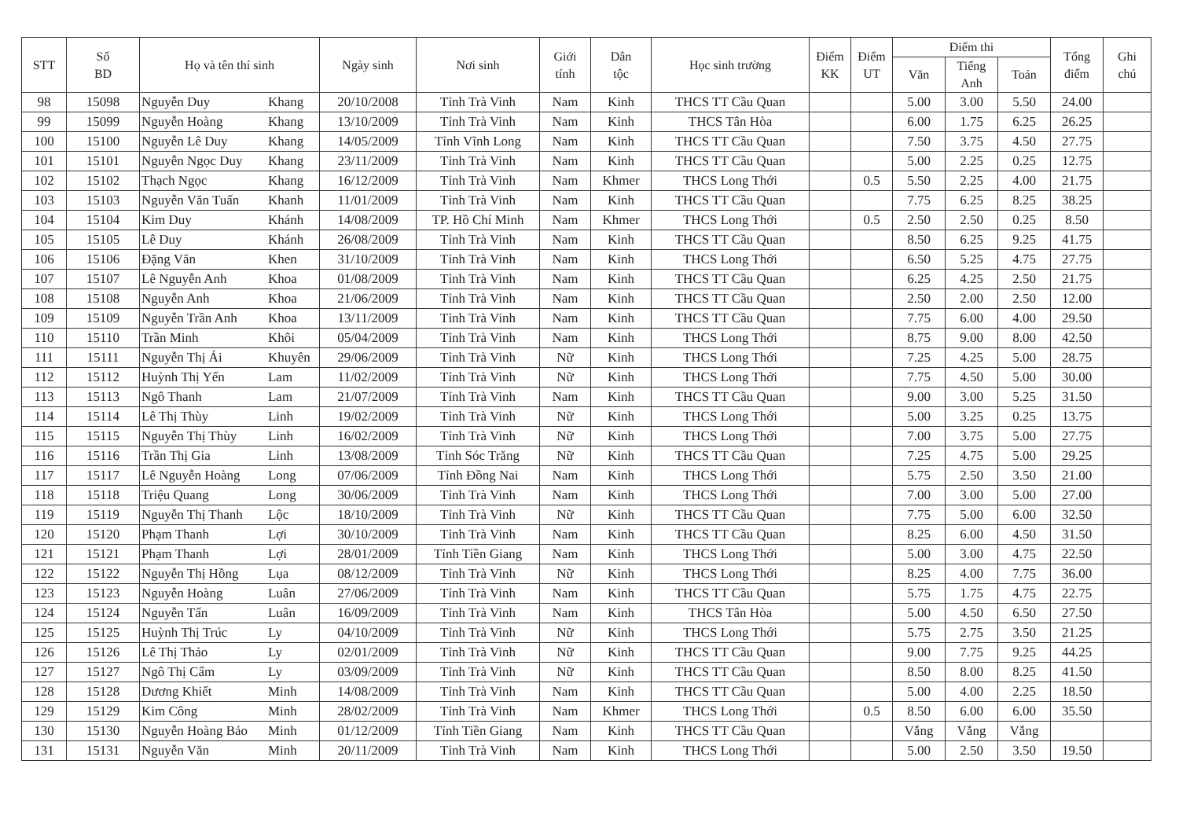| STT | Số BD | Họ và tên thí sinh | | Ngày sinh | Nơi sinh | Giới tính | Dân tộc | Học sinh trường | Điểm KK | Điểm UT | Điểm thi | | | Tổng điểm | Ghi chú |
| --- | --- | --- | --- | --- | --- | --- | --- | --- | --- | --- | --- | --- | --- | --- | --- |
| | | | | | | | | | | | Văn | Tiếng Anh | Toán | | |
| 98 | 15098 | Nguyễn Duy | Khang | 20/10/2008 | Tỉnh Trà Vinh | Nam | Kinh | THCS TT Cầu Quan | | | 5.00 | 3.00 | 5.50 | 24.00 | |
| 99 | 15099 | Nguyễn Hoàng | Khang | 13/10/2009 | Tỉnh Trà Vinh | Nam | Kinh | THCS Tân Hòa | | | 6.00 | 1.75 | 6.25 | 26.25 | |
| 100 | 15100 | Nguyễn Lê Duy | Khang | 14/05/2009 | Tỉnh Vĩnh Long | Nam | Kinh | THCS TT Cầu Quan | | | 7.50 | 3.75 | 4.50 | 27.75 | |
| 101 | 15101 | Nguyễn Ngọc Duy | Khang | 23/11/2009 | Tỉnh Trà Vinh | Nam | Kinh | THCS TT Cầu Quan | | | 5.00 | 2.25 | 0.25 | 12.75 | |
| 102 | 15102 | Thạch Ngọc | Khang | 16/12/2009 | Tỉnh Trà Vinh | Nam | Khmer | THCS Long Thới | | 0.5 | 5.50 | 2.25 | 4.00 | 21.75 | |
| 103 | 15103 | Nguyễn Văn Tuấn | Khanh | 11/01/2009 | Tỉnh Trà Vinh | Nam | Kinh | THCS TT Cầu Quan | | | 7.75 | 6.25 | 8.25 | 38.25 | |
| 104 | 15104 | Kim Duy | Khánh | 14/08/2009 | TP. Hồ Chí Minh | Nam | Khmer | THCS Long Thới | | 0.5 | 2.50 | 2.50 | 0.25 | 8.50 | |
| 105 | 15105 | Lê Duy | Khánh | 26/08/2009 | Tỉnh Trà Vinh | Nam | Kinh | THCS TT Cầu Quan | | | 8.50 | 6.25 | 9.25 | 41.75 | |
| 106 | 15106 | Đặng Văn | Khen | 31/10/2009 | Tỉnh Trà Vinh | Nam | Kinh | THCS Long Thới | | | 6.50 | 5.25 | 4.75 | 27.75 | |
| 107 | 15107 | Lê Nguyễn Anh | Khoa | 01/08/2009 | Tỉnh Trà Vinh | Nam | Kinh | THCS TT Cầu Quan | | | 6.25 | 4.25 | 2.50 | 21.75 | |
| 108 | 15108 | Nguyễn Anh | Khoa | 21/06/2009 | Tỉnh Trà Vinh | Nam | Kinh | THCS TT Cầu Quan | | | 2.50 | 2.00 | 2.50 | 12.00 | |
| 109 | 15109 | Nguyễn Trần Anh | Khoa | 13/11/2009 | Tỉnh Trà Vinh | Nam | Kinh | THCS TT Cầu Quan | | | 7.75 | 6.00 | 4.00 | 29.50 | |
| 110 | 15110 | Trần Minh | Khôi | 05/04/2009 | Tỉnh Trà Vinh | Nam | Kinh | THCS Long Thới | | | 8.75 | 9.00 | 8.00 | 42.50 | |
| 111 | 15111 | Nguyễn Thị Ái | Khuyên | 29/06/2009 | Tỉnh Trà Vinh | Nữ | Kinh | THCS Long Thới | | | 7.25 | 4.25 | 5.00 | 28.75 | |
| 112 | 15112 | Huỳnh Thị Yến | Lam | 11/02/2009 | Tỉnh Trà Vinh | Nữ | Kinh | THCS Long Thới | | | 7.75 | 4.50 | 5.00 | 30.00 | |
| 113 | 15113 | Ngô Thanh | Lam | 21/07/2009 | Tỉnh Trà Vinh | Nam | Kinh | THCS TT Cầu Quan | | | 9.00 | 3.00 | 5.25 | 31.50 | |
| 114 | 15114 | Lê Thị Thùy | Linh | 19/02/2009 | Tỉnh Trà Vinh | Nữ | Kinh | THCS Long Thới | | | 5.00 | 3.25 | 0.25 | 13.75 | |
| 115 | 15115 | Nguyễn Thị Thùy | Linh | 16/02/2009 | Tỉnh Trà Vinh | Nữ | Kinh | THCS Long Thới | | | 7.00 | 3.75 | 5.00 | 27.75 | |
| 116 | 15116 | Trần Thị Gia | Linh | 13/08/2009 | Tỉnh Sóc Trăng | Nữ | Kinh | THCS TT Cầu Quan | | | 7.25 | 4.75 | 5.00 | 29.25 | |
| 117 | 15117 | Lê Nguyễn Hoàng | Long | 07/06/2009 | Tỉnh Đồng Nai | Nam | Kinh | THCS Long Thới | | | 5.75 | 2.50 | 3.50 | 21.00 | |
| 118 | 15118 | Triệu Quang | Long | 30/06/2009 | Tỉnh Trà Vinh | Nam | Kinh | THCS Long Thới | | | 7.00 | 3.00 | 5.00 | 27.00 | |
| 119 | 15119 | Nguyễn Thị Thanh | Lộc | 18/10/2009 | Tỉnh Trà Vinh | Nữ | Kinh | THCS TT Cầu Quan | | | 7.75 | 5.00 | 6.00 | 32.50 | |
| 120 | 15120 | Phạm Thanh | Lợi | 30/10/2009 | Tỉnh Trà Vinh | Nam | Kinh | THCS TT Cầu Quan | | | 8.25 | 6.00 | 4.50 | 31.50 | |
| 121 | 15121 | Phạm Thanh | Lợi | 28/01/2009 | Tỉnh Tiền Giang | Nam | Kinh | THCS Long Thới | | | 5.00 | 3.00 | 4.75 | 22.50 | |
| 122 | 15122 | Nguyễn Thị Hồng | Lụa | 08/12/2009 | Tỉnh Trà Vinh | Nữ | Kinh | THCS Long Thới | | | 8.25 | 4.00 | 7.75 | 36.00 | |
| 123 | 15123 | Nguyễn Hoàng | Luân | 27/06/2009 | Tỉnh Trà Vinh | Nam | Kinh | THCS TT Cầu Quan | | | 5.75 | 1.75 | 4.75 | 22.75 | |
| 124 | 15124 | Nguyễn Tấn | Luân | 16/09/2009 | Tỉnh Trà Vinh | Nam | Kinh | THCS Tân Hòa | | | 5.00 | 4.50 | 6.50 | 27.50 | |
| 125 | 15125 | Huỳnh Thị Trúc | Ly | 04/10/2009 | Tỉnh Trà Vinh | Nữ | Kinh | THCS Long Thới | | | 5.75 | 2.75 | 3.50 | 21.25 | |
| 126 | 15126 | Lê Thị Thảo | Ly | 02/01/2009 | Tỉnh Trà Vinh | Nữ | Kinh | THCS TT Cầu Quan | | | 9.00 | 7.75 | 9.25 | 44.25 | |
| 127 | 15127 | Ngô Thị Cẩm | Ly | 03/09/2009 | Tỉnh Trà Vinh | Nữ | Kinh | THCS TT Cầu Quan | | | 8.50 | 8.00 | 8.25 | 41.50 | |
| 128 | 15128 | Dương Khiết | Minh | 14/08/2009 | Tỉnh Trà Vinh | Nam | Kinh | THCS TT Cầu Quan | | | 5.00 | 4.00 | 2.25 | 18.50 | |
| 129 | 15129 | Kim Công | Minh | 28/02/2009 | Tỉnh Trà Vinh | Nam | Khmer | THCS Long Thới | | 0.5 | 8.50 | 6.00 | 6.00 | 35.50 | |
| 130 | 15130 | Nguyễn Hoàng Bảo | Minh | 01/12/2009 | Tỉnh Tiền Giang | Nam | Kinh | THCS TT Cầu Quan | | | Vắng | Vắng | Vắng | | |
| 131 | 15131 | Nguyễn Văn | Minh | 20/11/2009 | Tỉnh Trà Vinh | Nam | Kinh | THCS Long Thới | | | 5.00 | 2.50 | 3.50 | 19.50 | |